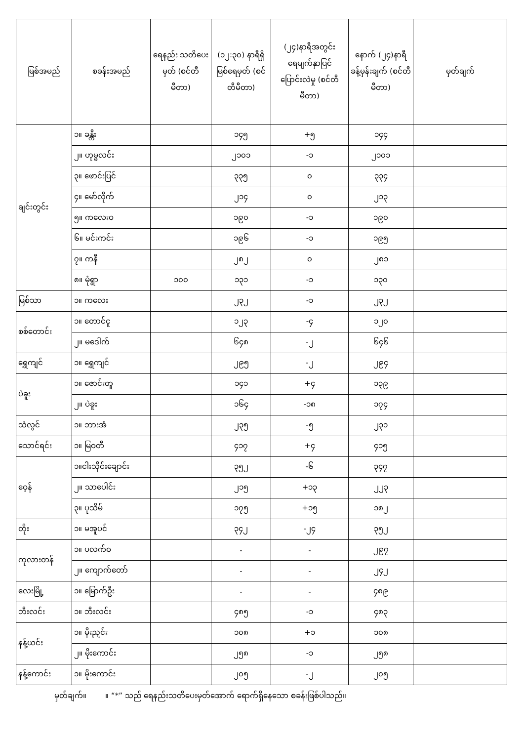| မြစ်အမည် | စခန်းအမည် | ရေနည်း သတိပေးမှတ် (စင်တီမီတာ) | (၁၂:၃၀) နာရီရှိ မြစ်ရေမှတ် (စင်တီမီတာ) | (၂၄)နာရီအတွင်း ရေမျက်နှာပြင် ပြောင်းလဲမှု (စင်တီမီတာ) | နောက် (၂၄)နာရီ ခန့်မှန်းချက် (စင်တီမီတာ) | မှတ်ချက် |
| --- | --- | --- | --- | --- | --- | --- |
| ချင်းတွင်း | ၁။ ခန္တီး | | ၁၄၅ | +၅ | ၁၄၄ | |
| | ၂။ ဟုမ္မလင်း | | ၂၁၀၁ | -၁ | ၂၁၀၁ | |
| | ၃။ ဖောင်းပြင် | | ၃၃၅ | ၀ | ၃၃၄ | |
| | ၄။ မော်လိုက် | | ၂၁၄ | ၀ | ၂၁၃ | |
| | ၅။ ကလေးဝ | | ၁၉၀ | -၁ | ၁၉၀ | |
| | ၆။ မင်းကင်း | | ၁၉၆ | -၁ | ၁၉၅ | |
| | ၇။ ကနီ | | ၂၈၂ | ၀ | ၂၈၁ | |
| | ၈။ မုံရွာ | ၁၀၀ | ၁၃၁ | -၁ | ၁၃၀ | |
| မြစ်သာ | ၁။ ကလေး | | ၂၃၂ | -၁ | ၂၃၂ | |
| စစ်တောင်း | ၁။ တောင်ငူ | | ၁၂၃ | -၄ | ၁၂၀ | |
| | ၂။ မဒေါက် | | ၆၄၈ | -၂ | ၆၄၆ | |
| ရွှေကျင် | ၁။ ရွှေကျင် | | ၂၉၅ | -၂ | ၂၉၄ | |
| ပဲခူး | ၁။ ဇောင်းတူ | | ၁၄၁ | +၄ | ၁၃၉ | |
| | ၂။ ပဲခူး | | ၁၆၄ | -၁၈ | ၁၇၄ | |
| သံလွင် | ၁။ ဘားအံ | | ၂၃၅ | -၅ | ၂၃၁ | |
| သောင်ရင်း | ၁။ မြဝတီ | | ၄၁၇ | +၄ | ၄၁၅ | |
| ဝေ့န် | ၁။ငါးသိုင်းချောင်း | | ၃၅၂ | -၆ | ၃၄၇ | |
| | ၂။ သာပေါင်း | | ၂၁၅ | +၁၃ | ၂၂၃ | |
| | ၃။ ပုသိမ် | | ၁၇၅ | +၁၅ | ၁၈၂ | |
| တိုး | ၁။ မအူပင် | | ၃၄၂ | -၂၄ | ၃၅၂ | |
| ကုလားတန် | ၁။ ပလက်ဝ | | - | - | ၂၉၇ | |
| | ၂။ ကျောက်တော် | | - | - | ၂၄၂ | |
| လေးမြို့ | ၁။ မြောက်ဦး | | - | - | ၄၈၉ | |
| ဘီးလင်း | ၁။ ဘီးလင်း | | ၄၈၅ | -၁ | ၄၈၃ | |
| နန့်ယင်း | ၁။ မိုးညှင်း | | ၁၀၈ | +၁ | ၁၀၈ | |
| | ၂။ မိုးကောင်း | | ၂၅၈ | -၁ | ၂၅၈ | |
| နန့်ကောင်း | ၁။ မိုးကောင်း | | ၂၀၅ | -၂ | ၂၀၅ | |
မှတ်ချက်။ ။ “*” သည် ရေနည်းသတိပေးမှတ်အောက် ရောက်ရှိနေသော စခန်းဖြစ်ပါသည်။